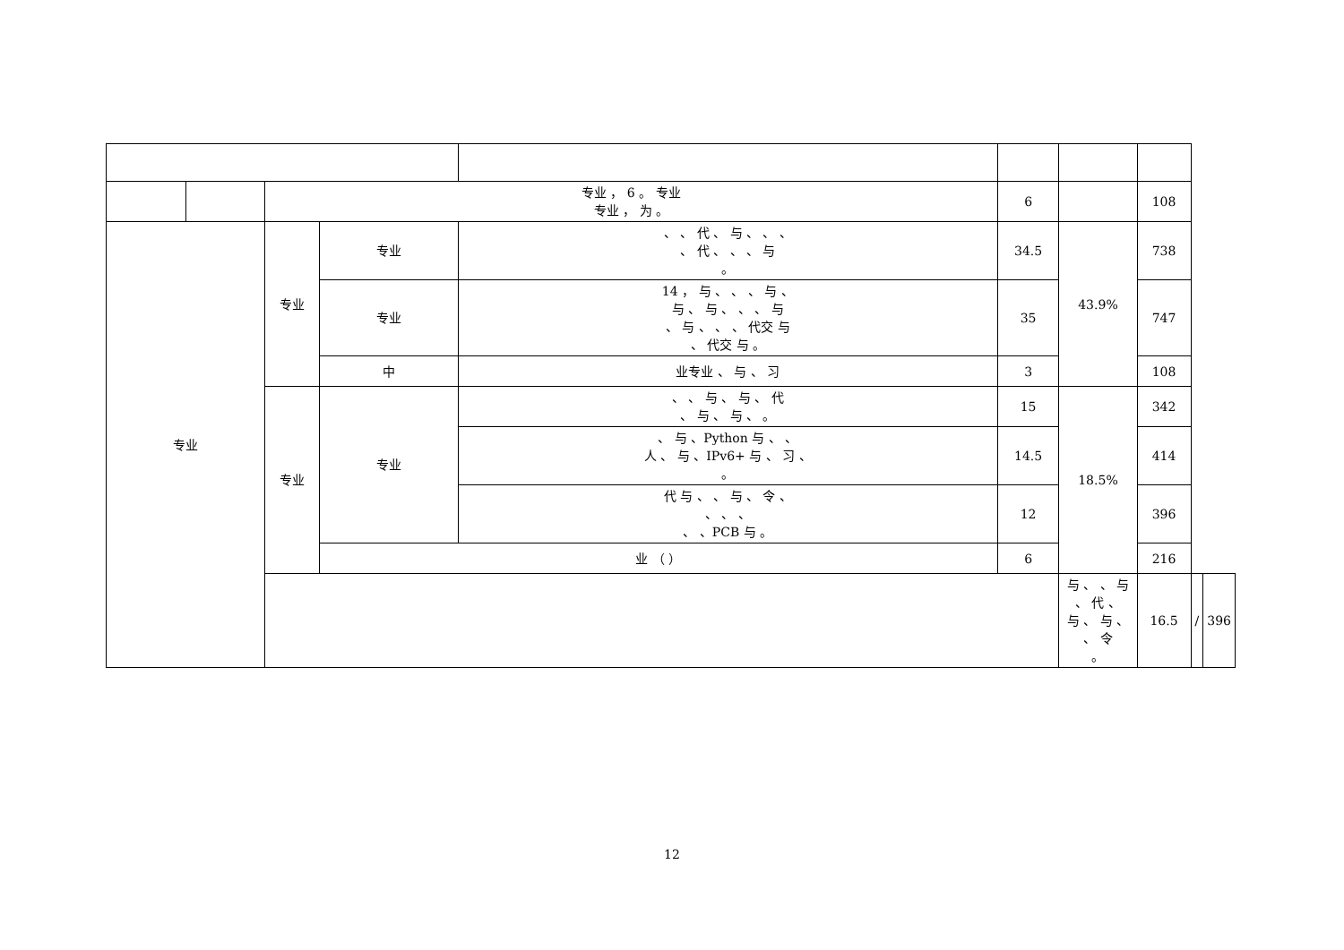| | | 专业 ， 6 。 专业 专业 ， 为 。 | | | 6 | | 108 | | |
| 专业 | | 专业 | 专业 | 、 、 代 、 与 、 、 、 、 代 、 、 、 与 。 | 34.5 | 43.9% | 738 | | |
| | | | 专业 | 14 ， 与 、 、 、 与 、 与 、 与 、 、 、 与 、 与 、 、 、 代交 与 、 代交 与 。 | 35 | | 747 | | |
| | | | 中 | 业专业 、 与 、 习 | 3 | | 108 | | |
| | | 专业 | 专业 | 、 、 与 、 与 、 代 、 与 、 与 、 。 | 15 | 18.5% | 342 | | |
| | | | | 、 与 、Python 与 、 、 人 、 与 、IPv6+ 与 、 习 、 。 | 14.5 | | 414 | | |
| | | | | 代 与 、 、 与 、 令 、 、 、 、 、 、PCB 与 。 | 12 | | 396 | | |
| | | | 业 （ ） | | 6 | | 216 | | |
| | | | | | | 与 、 、 与 、 代 、 与 、 与 、 、 令 。 | 16.5 | / | 396 |
12